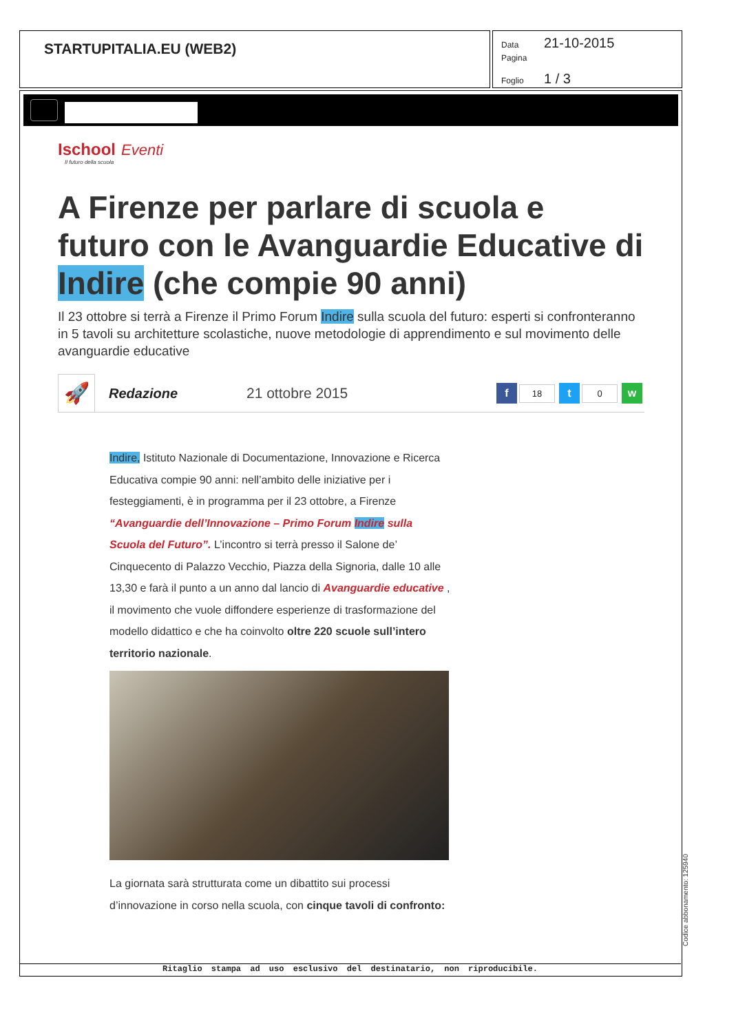STARTUPITALIA.EU (WEB2)
Data 21-10-2015
Pagina
Foglio 1 / 3
Ischool Eventi
Il futuro della scuola
A Firenze per parlare di scuola e futuro con le Avanguardie Educative di Indire (che compie 90 anni)
Il 23 ottobre si terrà a Firenze il Primo Forum Indire sulla scuola del futuro: esperti si confronteranno in 5 tavoli su architetture scolastiche, nuove metodologie di apprendimento e sul movimento delle avanguardie educative
🚀
Redazione 21 ottobre 2015
f 18 t 0 w
Indire, Istituto Nazionale di Documentazione, Innovazione e Ricerca Educativa compie 90 anni: nell’ambito delle iniziative per i festeggiamenti, è in programma per il 23 ottobre, a Firenze “Avanguardie dell’Innovazione – Primo Forum Indire sulla Scuola del Futuro”. L’incontro si terrà presso il Salone de’ Cinquecento di Palazzo Vecchio, Piazza della Signoria, dalle 10 alle 13,30 e farà il punto a un anno dal lancio di Avanguardie educative , il movimento che vuole diffondere esperienze di trasformazione del modello didattico e che ha coinvolto oltre 220 scuole sull’intero territorio nazionale.
La giornata sarà strutturata come un dibattito sui processi d’innovazione in corso nella scuola, con cinque tavoli di confronto:
Ritaglio stampa ad uso esclusivo del destinatario, non riproducibile.
Codice abbonamento: 125940